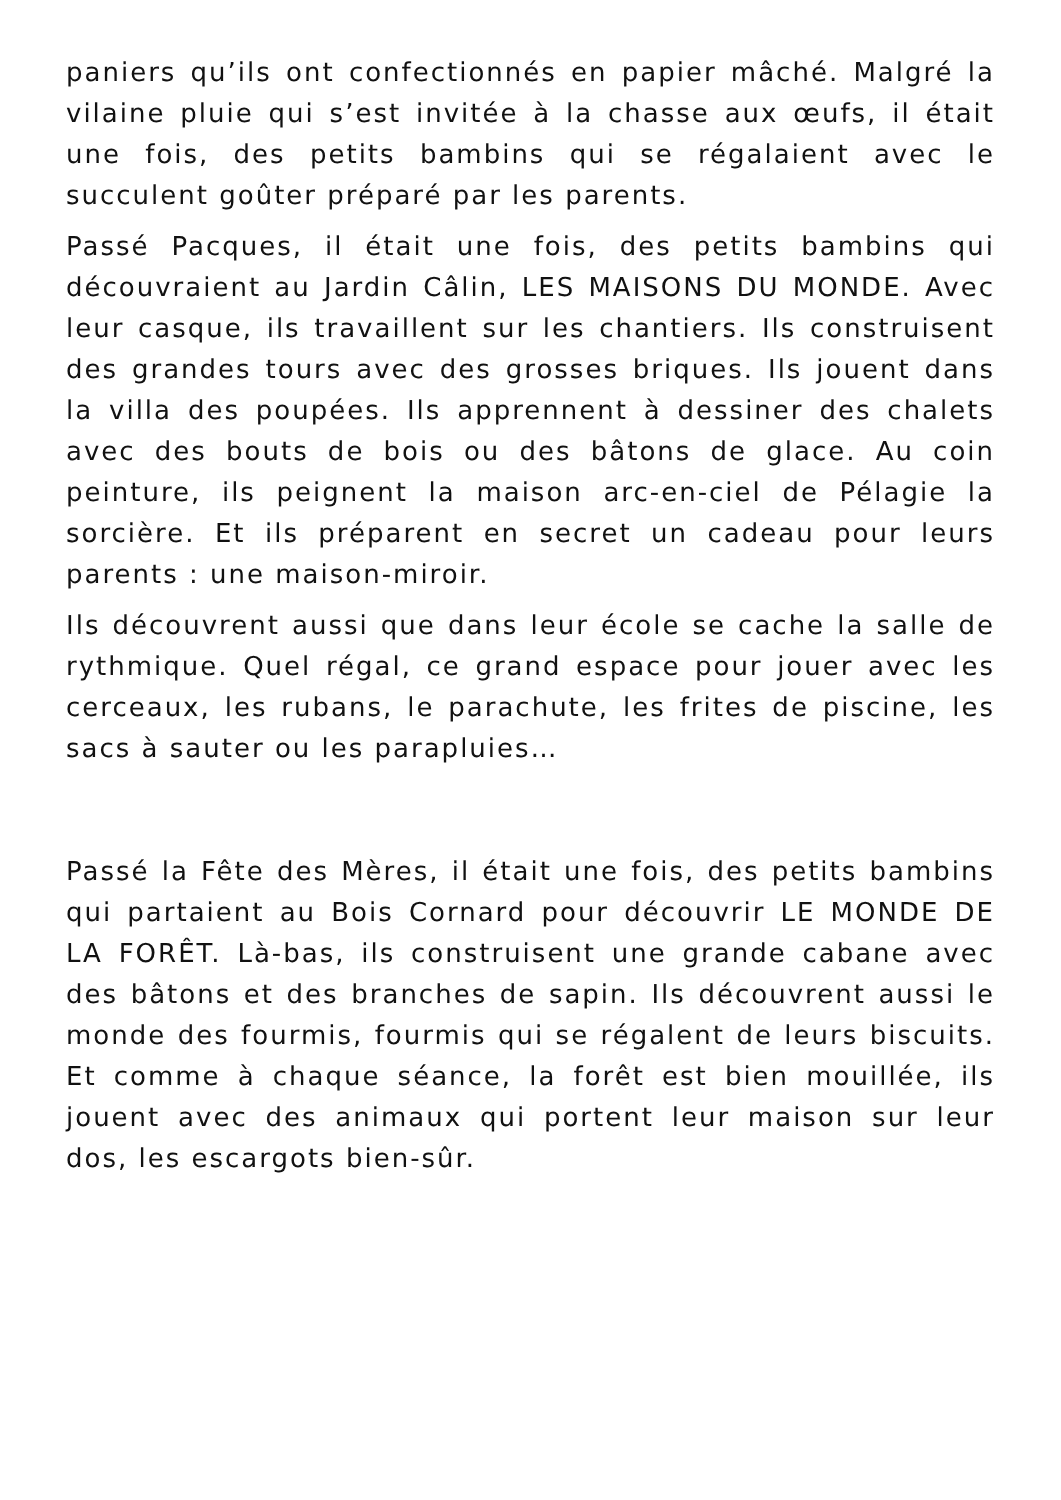paniers qu’ils ont confectionnés en papier mâché. Malgré la vilaine pluie qui s’est invitée à la chasse aux œufs, il était une fois, des petits bambins qui se régalaient avec le succulent goûter préparé par les parents.
Passé Pacques, il était une fois, des petits bambins qui découvraient au Jardin Câlin, LES MAISONS DU MONDE. Avec leur casque, ils travaillent sur les chantiers. Ils construisent des grandes tours avec des grosses briques. Ils jouent dans la villa des poupées. Ils apprennent à dessiner des chalets avec des bouts de bois ou des bâtons de glace. Au coin peinture, ils peignent la maison arc-en-ciel de Pélagie la sorcière. Et ils préparent en secret un cadeau pour leurs parents : une maison-miroir.
Ils découvrent aussi que dans leur école se cache la salle de rythmique. Quel régal, ce grand espace pour jouer avec les cerceaux, les rubans, le parachute, les frites de piscine, les sacs à sauter ou les parapluies…
Passé la Fête des Mères, il était une fois, des petits bambins qui partaient au Bois Cornard pour découvrir LE MONDE DE LA FORÊT. Là-bas, ils construisent une grande cabane avec des bâtons et des branches de sapin. Ils découvrent aussi le monde des fourmis, fourmis qui se régalent de leurs biscuits. Et comme à chaque séance, la forêt est bien mouillée, ils jouent avec des animaux qui portent leur maison sur leur dos, les escargots bien-sûr.